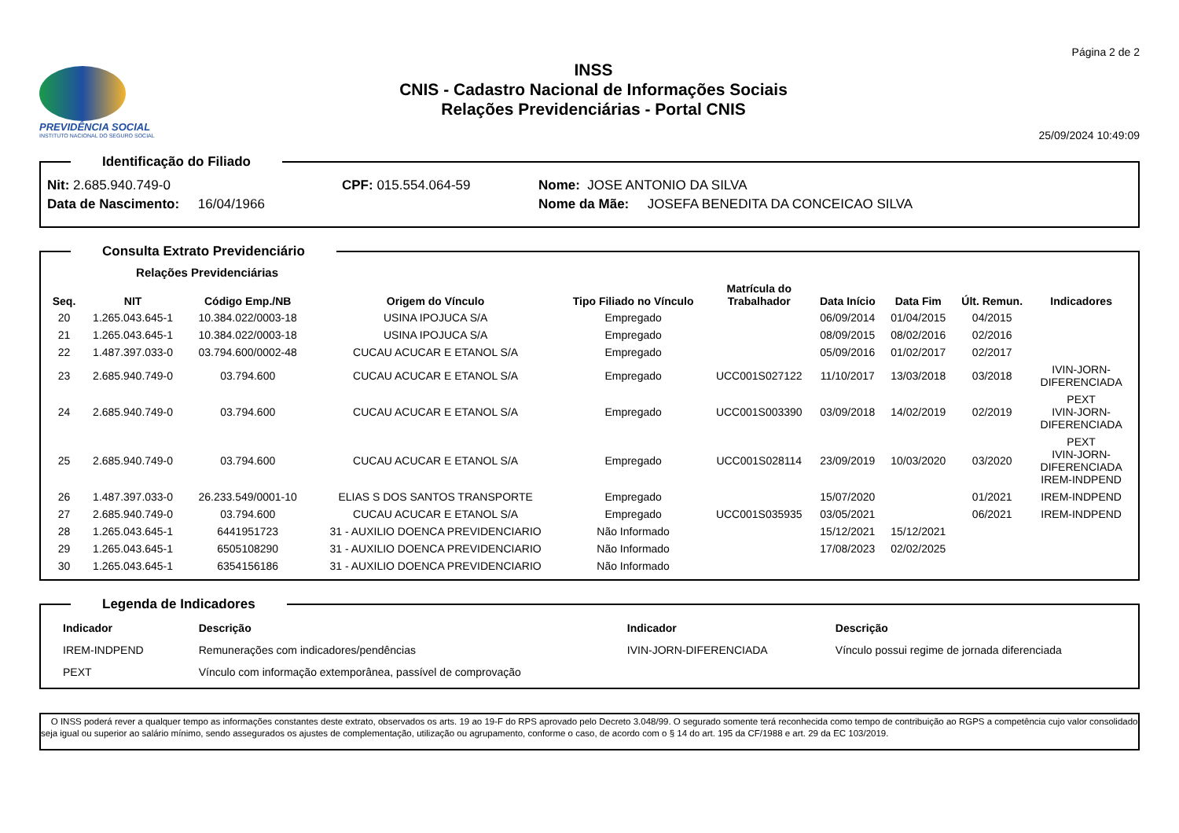Página 2 de 2
PREVIDÊNCIA SOCIAL
INSTITUTO NACIONAL DO SEGURO SOCIAL
INSS
CNIS - Cadastro Nacional de Informações Sociais
Relações Previdenciárias - Portal CNIS
25/09/2024 10:49:09
Identificação do Filiado
Nit: 2.685.940.749-0 CPF: 015.554.064-59 Nome: JOSE ANTONIO DA SILVA
Data de Nascimento: 16/04/1966 Nome da Mãe: JOSEFA BENEDITA DA CONCEICAO SILVA
Consulta Extrato Previdenciário
| | Relações Previdenciárias | | | | | | | | |
| --- | --- | --- | --- | --- | --- | --- | --- | --- | --- |
| Seq. | NIT | Código Emp./NB | Origem do Vínculo | Tipo Filiado no Vínculo | Matrícula do Trabalhador | Data Início | Data Fim | Últ. Remun. | Indicadores |
| 20 | 1.265.043.645-1 | 10.384.022/0003-18 | USINA IPOJUCA S/A | Empregado | | 06/09/2014 | 01/04/2015 | 04/2015 | |
| 21 | 1.265.043.645-1 | 10.384.022/0003-18 | USINA IPOJUCA S/A | Empregado | | 08/09/2015 | 08/02/2016 | 02/2016 | |
| 22 | 1.487.397.033-0 | 03.794.600/0002-48 | CUCAU ACUCAR E ETANOL S/A | Empregado | | 05/09/2016 | 01/02/2017 | 02/2017 | |
| 23 | 2.685.940.749-0 | 03.794.600 | CUCAU ACUCAR E ETANOL S/A | Empregado | UCC001S027122 | 11/10/2017 | 13/03/2018 | 03/2018 | IVIN-JORN- DIFERENCIADA |
| 24 | 2.685.940.749-0 | 03.794.600 | CUCAU ACUCAR E ETANOL S/A | Empregado | UCC001S003390 | 03/09/2018 | 14/02/2019 | 02/2019 | PEXT IVIN-JORN- DIFERENCIADA |
| 25 | 2.685.940.749-0 | 03.794.600 | CUCAU ACUCAR E ETANOL S/A | Empregado | UCC001S028114 | 23/09/2019 | 10/03/2020 | 03/2020 | PEXT IVIN-JORN- DIFERENCIADA IREM-INDPEND |
| 26 | 1.487.397.033-0 | 26.233.549/0001-10 | ELIAS S DOS SANTOS TRANSPORTE | Empregado | | 15/07/2020 | | 01/2021 | IREM-INDPEND |
| 27 | 2.685.940.749-0 | 03.794.600 | CUCAU ACUCAR E ETANOL S/A | Empregado | UCC001S035935 | 03/05/2021 | | 06/2021 | IREM-INDPEND |
| 28 | 1.265.043.645-1 | 6441951723 | 31 - AUXILIO DOENCA PREVIDENCIARIO | Não Informado | | 15/12/2021 | 15/12/2021 | | |
| 29 | 1.265.043.645-1 | 6505108290 | 31 - AUXILIO DOENCA PREVIDENCIARIO | Não Informado | | 17/08/2023 | 02/02/2025 | | |
| 30 | 1.265.043.645-1 | 6354156186 | 31 - AUXILIO DOENCA PREVIDENCIARIO | Não Informado | | | | | |
Legenda de Indicadores
| Indicador | Descrição | Indicador | Descrição |
| --- | --- | --- | --- |
| IREM-INDPEND | Remunerações com indicadores/pendências | IVIN-JORN-DIFERENCIADA | Vínculo possui regime de jornada diferenciada |
| PEXT | Vínculo com informação extemporânea, passível de comprovação | | |
O INSS poderá rever a qualquer tempo as informações constantes deste extrato, observados os arts. 19 ao 19-F do RPS aprovado pelo Decreto 3.048/99. O segurado somente terá reconhecida como tempo de contribuição ao RGPS a competência cujo valor consolidado seja igual ou superior ao salário mínimo, sendo assegurados os ajustes de complementação, utilização ou agrupamento, conforme o caso, de acordo com o § 14 do art. 195 da CF/1988 e art. 29 da EC 103/2019.